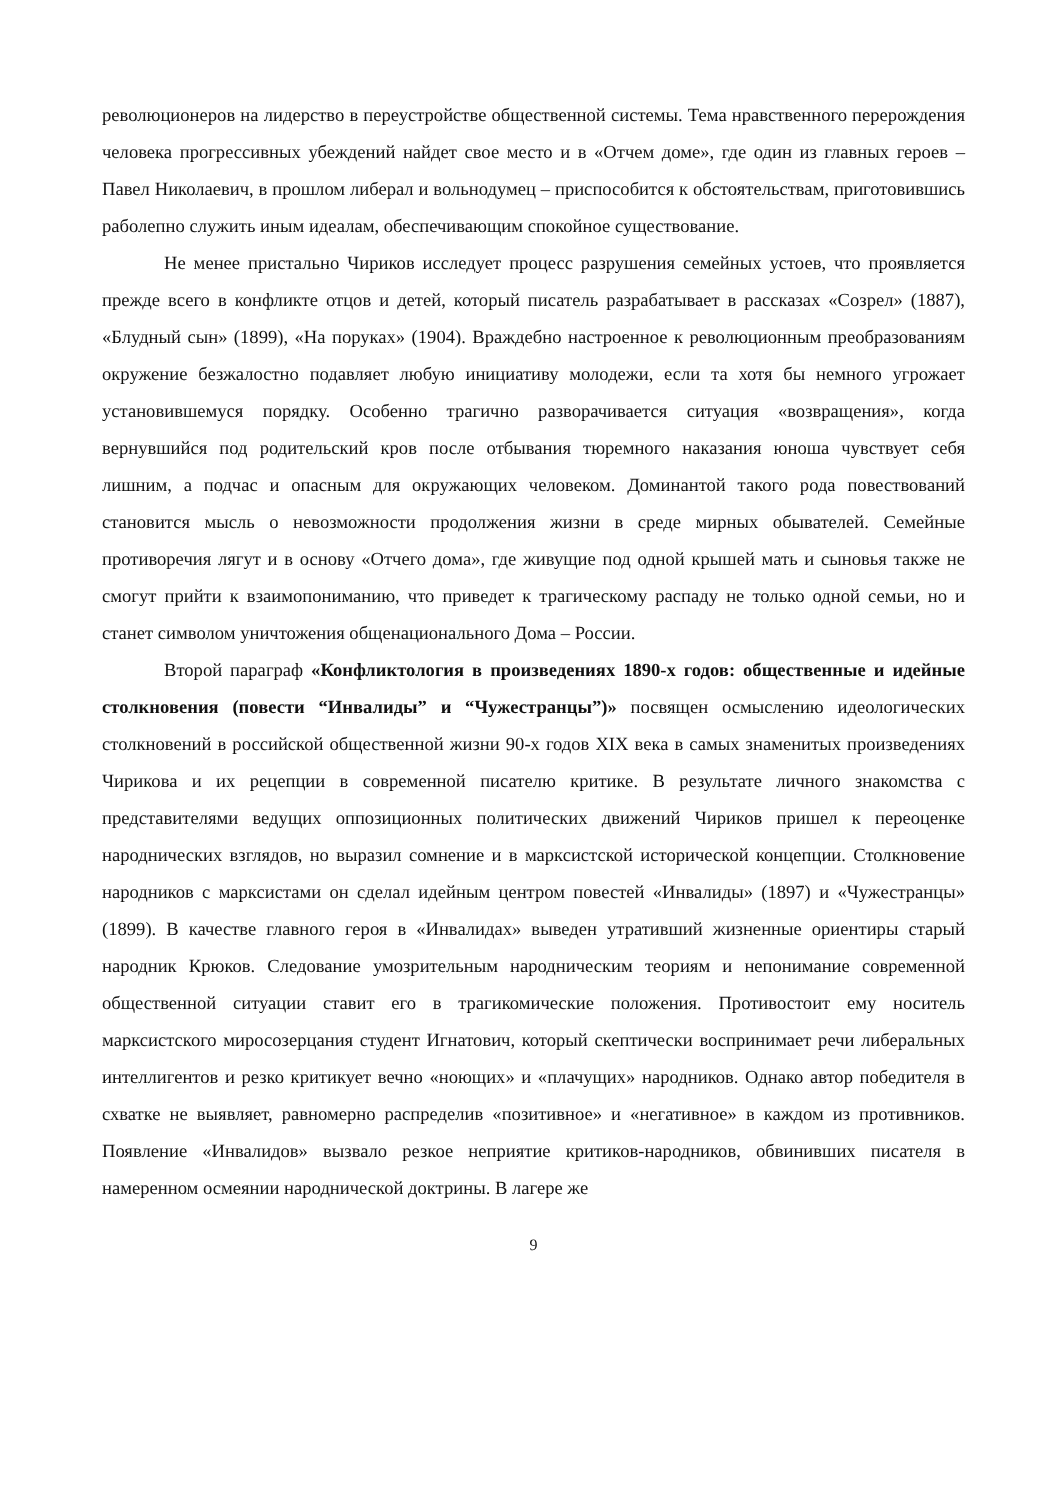революционеров на лидерство в переустройстве общественной системы. Тема нравственного перерождения человека прогрессивных убеждений найдет свое место и в «Отчем доме», где один из главных героев – Павел Николаевич, в прошлом либерал и вольнодумец – приспособится к обстоятельствам, приготовившись раболепно служить иным идеалам, обеспечивающим спокойное существование.
Не менее пристально Чириков исследует процесс разрушения семейных устоев, что проявляется прежде всего в конфликте отцов и детей, который писатель разрабатывает в рассказах «Созрел» (1887), «Блудный сын» (1899), «На поруках» (1904). Враждебно настроенное к революционным преобразованиям окружение безжалостно подавляет любую инициативу молодежи, если та хотя бы немного угрожает установившемуся порядку. Особенно трагично разворачивается ситуация «возвращения», когда вернувшийся под родительский кров после отбывания тюремного наказания юноша чувствует себя лишним, а подчас и опасным для окружающих человеком. Доминантой такого рода повествований становится мысль о невозможности продолжения жизни в среде мирных обывателей. Семейные противоречия лягут и в основу «Отчего дома», где живущие под одной крышей мать и сыновья также не смогут прийти к взаимопониманию, что приведет к трагическому распаду не только одной семьи, но и станет символом уничтожения общенационального Дома – России.
Второй параграф «Конфликтология в произведениях 1890-х годов: общественные и идейные столкновения (повести “Инвалиды” и “Чужестранцы”)» посвящен осмыслению идеологических столкновений в российской общественной жизни 90-х годов XIX века в самых знаменитых произведениях Чирикова и их рецепции в современной писателю критике. В результате личного знакомства с представителями ведущих оппозиционных политических движений Чириков пришел к переоценке народнических взглядов, но выразил сомнение и в марксистской исторической концепции. Столкновение народников с марксистами он сделал идейным центром повестей «Инвалиды» (1897) и «Чужестранцы» (1899). В качестве главного героя в «Инвалидах» выведен утративший жизненные ориентиры старый народник Крюков. Следование умозрительным народническим теориям и непонимание современной общественной ситуации ставит его в трагикомические положения. Противостоит ему носитель марксистского миросозерцания студент Игнатович, который скептически воспринимает речи либеральных интеллигентов и резко критикует вечно «ноющих» и «плачущих» народников. Однако автор победителя в схватке не выявляет, равномерно распределив «позитивное» и «негативное» в каждом из противников. Появление «Инвалидов» вызвало резкое неприятие критиков-народников, обвинивших писателя в намеренном осмеянии народнической доктрины. В лагере же
9